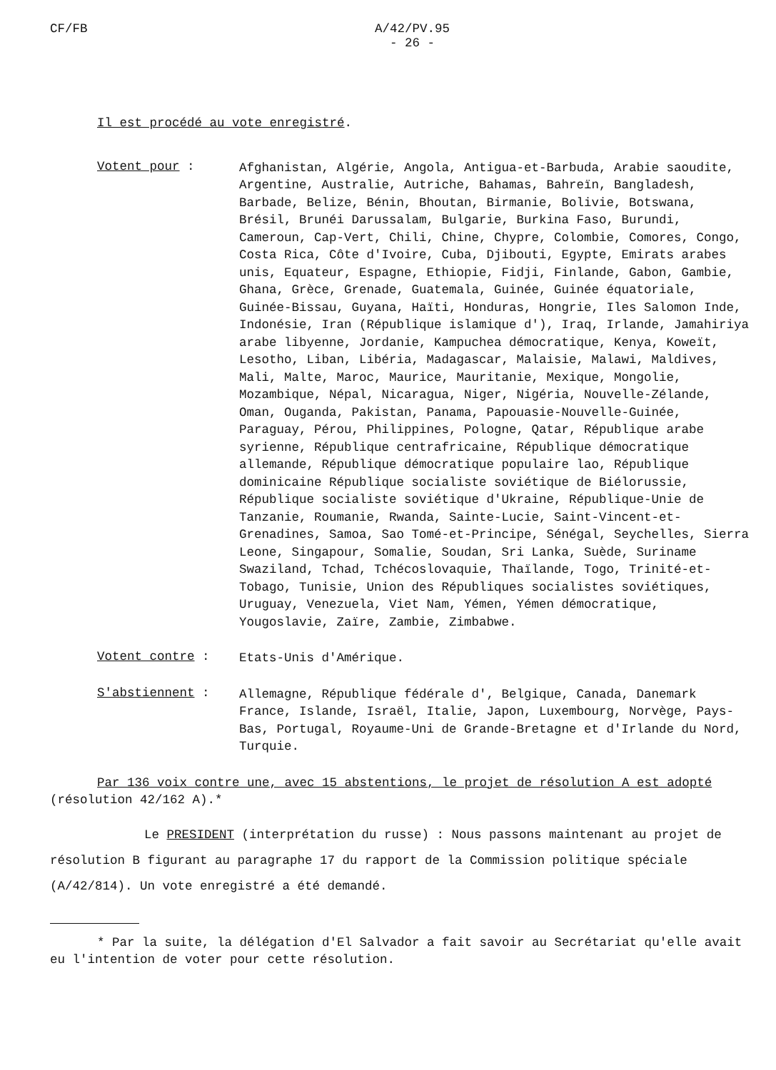CF/FB A/42/PV.95
- 26 -
Il est procédé au vote enregistré.
Votent pour :
Afghanistan, Algérie, Angola, Antigua-et-Barbuda, Arabie saoudite, Argentine, Australie, Autriche, Bahamas, Bahreïn, Bangladesh, Barbade, Belize, Bénin, Bhoutan, Birmanie, Bolivie, Botswana, Brésil, Brunéi Darussalam, Bulgarie, Burkina Faso, Burundi, Cameroun, Cap-Vert, Chili, Chine, Chypre, Colombie, Comores, Congo, Costa Rica, Côte d'Ivoire, Cuba, Djibouti, Egypte, Emirats arabes unis, Equateur, Espagne, Ethiopie, Fidji, Finlande, Gabon, Gambie, Ghana, Grèce, Grenade, Guatemala, Guinée, Guinée équatoriale, Guinée-Bissau, Guyana, Haïti, Honduras, Hongrie, Iles Salomon Inde, Indonésie, Iran (République islamique d'), Iraq, Irlande, Jamahiriya arabe libyenne, Jordanie, Kampuchea démocratique, Kenya, Koweït, Lesotho, Liban, Libéria, Madagascar, Malaisie, Malawi, Maldives, Mali, Malte, Maroc, Maurice, Mauritanie, Mexique, Mongolie, Mozambique, Népal, Nicaragua, Niger, Nigéria, Nouvelle-Zélande, Oman, Ouganda, Pakistan, Panama, Papouasie-Nouvelle-Guinée, Paraguay, Pérou, Philippines, Pologne, Qatar, République arabe syrienne, République centrafricaine, République démocratique allemande, République démocratique populaire lao, République dominicaine République socialiste soviétique de Biélorussie, République socialiste soviétique d'Ukraine, République-Unie de Tanzanie, Roumanie, Rwanda, Sainte-Lucie, Saint-Vincent-et-Grenadines, Samoa, Sao Tomé-et-Principe, Sénégal, Seychelles, Sierra Leone, Singapour, Somalie, Soudan, Sri Lanka, Suède, Suriname Swaziland, Tchad, Tchécoslovaquie, Thaïlande, Togo, Trinité-et-Tobago, Tunisie, Union des Républiques socialistes soviétiques, Uruguay, Venezuela, Viet Nam, Yémen, Yémen démocratique, Yougoslavie, Zaïre, Zambie, Zimbabwe.
Votent contre :
Etats-Unis d'Amérique.
S'abstiennent :
Allemagne, République fédérale d', Belgique, Canada, Danemark France, Islande, Israël, Italie, Japon, Luxembourg, Norvège, Pays-Bas, Portugal, Royaume-Uni de Grande-Bretagne et d'Irlande du Nord, Turquie.
Par 136 voix contre une, avec 15 abstentions, le projet de résolution A est adopté (résolution 42/162 A).*
Le PRESIDENT (interprétation du russe) : Nous passons maintenant au projet de résolution B figurant au paragraphe 17 du rapport de la Commission politique spéciale (A/42/814). Un vote enregistré a été demandé.
* Par la suite, la délégation d'El Salvador a fait savoir au Secrétariat qu'elle avait eu l'intention de voter pour cette résolution.